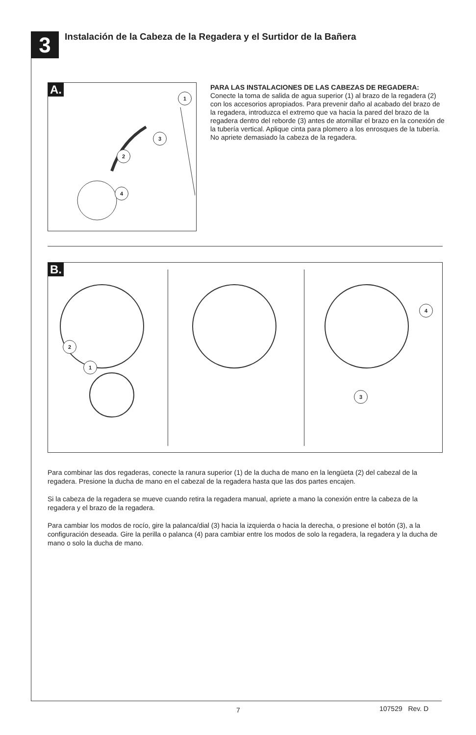3
Instalación de la Cabeza de la Regadera y el Surtidor de la Bañera
A.
1
2
3
4
PARA LAS INSTALACIONES DE LAS CABEZAS DE REGADERA: Conecte la toma de salida de agua superior (1) al brazo de la regadera (2) con los accesorios apropiados. Para prevenir daño al acabado del brazo de la regadera, introduzca el extremo que va hacia la pared del brazo de la regadera dentro del reborde (3) antes de atornillar el brazo en la conexión de la tubería vertical. Aplique cinta para plomero a los enrosques de la tubería. No apriete demasiado la cabeza de la regadera.
B.
2
1
3
4
Para combinar las dos regaderas, conecte la ranura superior (1) de la ducha de mano en la lengüeta (2) del cabezal de la regadera. Presione la ducha de mano en el cabezal de la regadera hasta que las dos partes encajen.
Si la cabeza de la regadera se mueve cuando retira la regadera manual, apriete a mano la conexión entre la cabeza de la regadera y el brazo de la regadera.
Para cambiar los modos de rocío, gire la palanca/dial (3) hacia la izquierda o hacia la derecha, o presione el botón (3), a la configuración deseada. Gire la perilla o palanca (4) para cambiar entre los modos de solo la regadera, la regadera y la ducha de mano o solo la ducha de mano.
7 107529 Rev. D